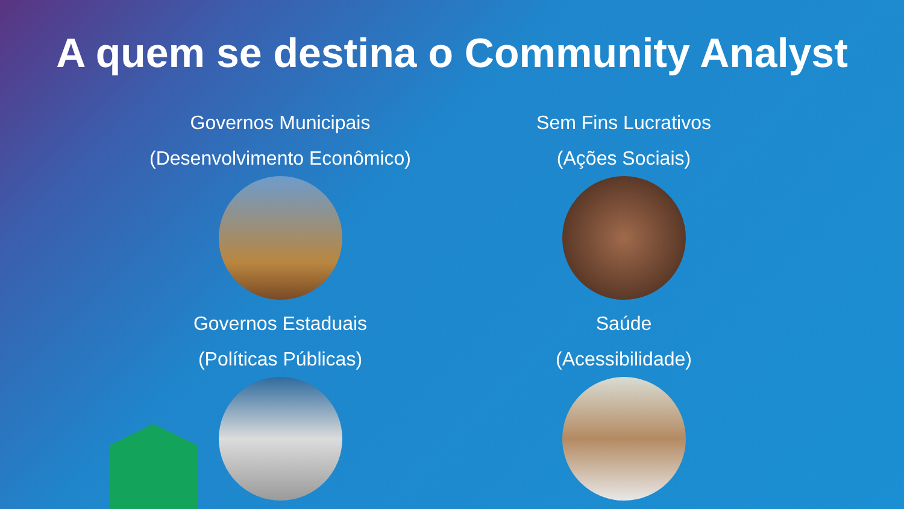A quem se destina o Community Analyst
Governos Municipais
(Desenvolvimento Econômico)
Sem Fins Lucrativos
(Ações Sociais)
Governos Estaduais
(Políticas Públicas)
Saúde
(Acessibilidade)